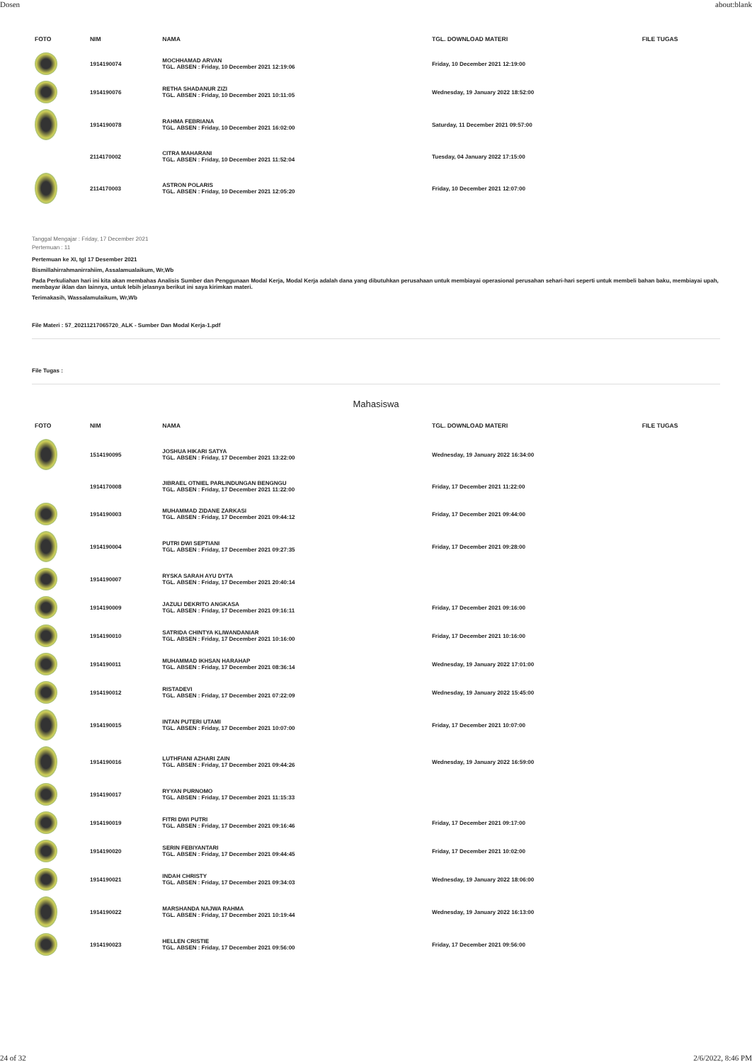Dosen about:blank
| FOTO | NIM | NAMA | TGL. DOWNLOAD MATERI | FILE TUGAS |
| --- | --- | --- | --- | --- |
| | 1914190074 | MOCHHAMAD ARVAN TGL. ABSEN : Friday, 10 December 2021 12:19:06 | Friday, 10 December 2021 12:19:00 | |
| | 1914190076 | RETHA SHADANUR ZIZI TGL. ABSEN : Friday, 10 December 2021 10:11:05 | Wednesday, 19 January 2022 18:52:00 | |
| | 1914190078 | RAHMA FEBRIANA TGL. ABSEN : Friday, 10 December 2021 16:02:00 | Saturday, 11 December 2021 09:57:00 | |
| | 2114170002 | CITRA MAHARANI TGL. ABSEN : Friday, 10 December 2021 11:52:04 | Tuesday, 04 January 2022 17:15:00 | |
| | 2114170003 | ASTRON POLARIS TGL. ABSEN : Friday, 10 December 2021 12:05:20 | Friday, 10 December 2021 12:07:00 | |
Tanggal Mengajar : Friday, 17 December 2021
Pertemuan : 11
Pertemuan ke XI, tgl 17 Desember 2021
Bismillahirrahmanirrahiim, Assalamualaikum, Wr,Wb
Pada Perkuliahan hari ini kita akan membahas Analisis Sumber dan Penggunaan Modal Kerja, Modal Kerja adalah dana yang dibutuhkan perusahaan untuk membiayai operasional perusahan sehari-hari seperti untuk membeli bahan baku, membiayai upah, membayar iklan dan lainnya, untuk lebih jelasnya berikut ini saya kirimkan materi.
Terimakasih, Wassalamulaikum, Wr,Wb
File Materi : 57_20211217065720_ALK - Sumber Dan Modal Kerja-1.pdf
File Tugas :
Mahasiswa
| FOTO | NIM | NAMA | TGL. DOWNLOAD MATERI | FILE TUGAS |
| --- | --- | --- | --- | --- |
| | 1514190095 | JOSHUA HIKARI SATYA TGL. ABSEN : Friday, 17 December 2021 13:22:00 | Wednesday, 19 January 2022 16:34:00 | |
| | 1914170008 | JIBRAEL OTNIEL PARLINDUNGAN BENGNGU TGL. ABSEN : Friday, 17 December 2021 11:22:00 | Friday, 17 December 2021 11:22:00 | |
| | 1914190003 | MUHAMMAD ZIDANE ZARKASI TGL. ABSEN : Friday, 17 December 2021 09:44:12 | Friday, 17 December 2021 09:44:00 | |
| | 1914190004 | PUTRI DWI SEPTIANI TGL. ABSEN : Friday, 17 December 2021 09:27:35 | Friday, 17 December 2021 09:28:00 | |
| | 1914190007 | RYSKA SARAH AYU DYTA TGL. ABSEN : Friday, 17 December 2021 20:40:14 | | |
| | 1914190009 | JAZULI DEKRITO ANGKASA TGL. ABSEN : Friday, 17 December 2021 09:16:11 | Friday, 17 December 2021 09:16:00 | |
| | 1914190010 | SATRIDA CHINTYA KLIWANDANIAR TGL. ABSEN : Friday, 17 December 2021 10:16:00 | Friday, 17 December 2021 10:16:00 | |
| | 1914190011 | MUHAMMAD IKHSAN HARAHAP TGL. ABSEN : Friday, 17 December 2021 08:36:14 | Wednesday, 19 January 2022 17:01:00 | |
| | 1914190012 | RISTADEVI TGL. ABSEN : Friday, 17 December 2021 07:22:09 | Wednesday, 19 January 2022 15:45:00 | |
| | 1914190015 | INTAN PUTERI UTAMI TGL. ABSEN : Friday, 17 December 2021 10:07:00 | Friday, 17 December 2021 10:07:00 | |
| | 1914190016 | LUTHFIANI AZHARI ZAIN TGL. ABSEN : Friday, 17 December 2021 09:44:26 | Wednesday, 19 January 2022 16:59:00 | |
| | 1914190017 | RYYAN PURNOMO TGL. ABSEN : Friday, 17 December 2021 11:15:33 | | |
| | 1914190019 | FITRI DWI PUTRI TGL. ABSEN : Friday, 17 December 2021 09:16:46 | Friday, 17 December 2021 09:17:00 | |
| | 1914190020 | SERIN FEBIYANTARI TGL. ABSEN : Friday, 17 December 2021 09:44:45 | Friday, 17 December 2021 10:02:00 | |
| | 1914190021 | INDAH CHRISTY TGL. ABSEN : Friday, 17 December 2021 09:34:03 | Wednesday, 19 January 2022 18:06:00 | |
| | 1914190022 | MARSHANDA NAJWA RAHMA TGL. ABSEN : Friday, 17 December 2021 10:19:44 | Wednesday, 19 January 2022 16:13:00 | |
| | 1914190023 | HELLEN CRISTIE TGL. ABSEN : Friday, 17 December 2021 09:56:00 | Friday, 17 December 2021 09:56:00 | |
24 of 32 2/6/2022, 8:46 PM